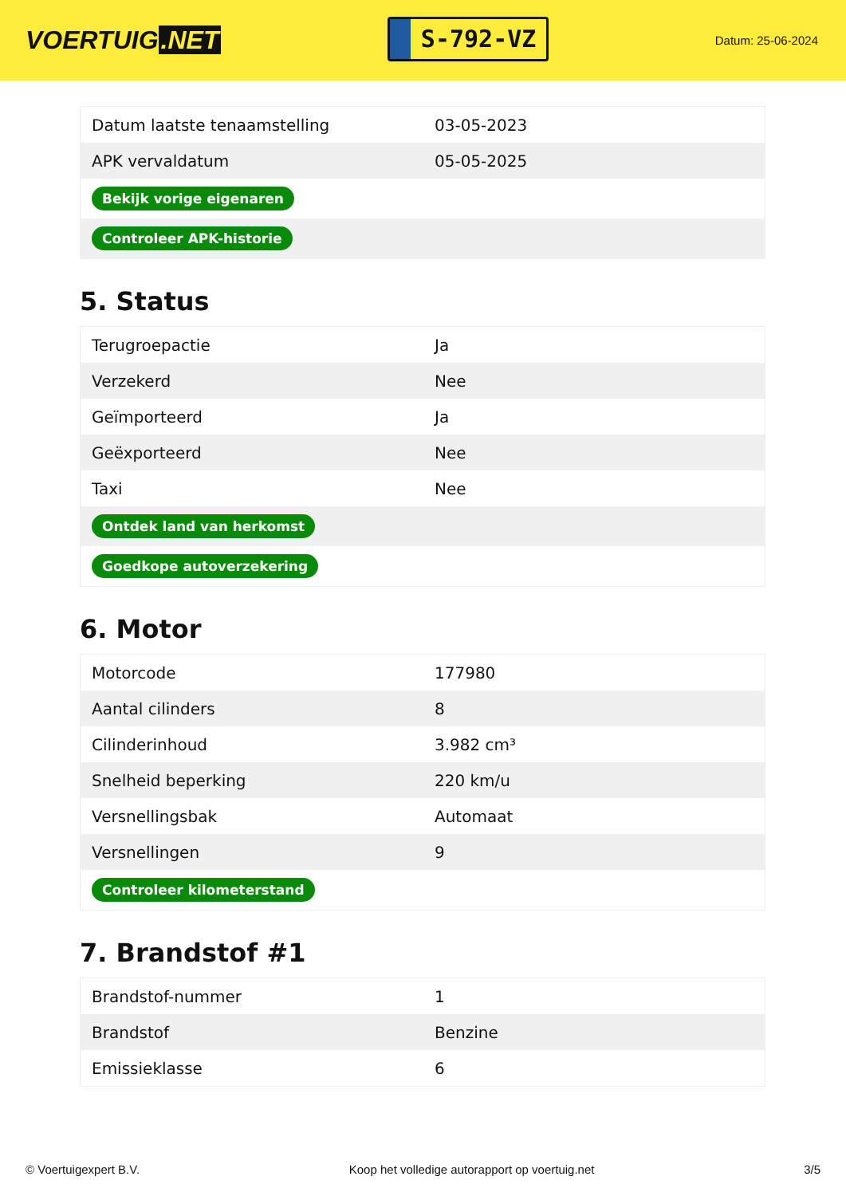VOERTUIG.NET
S-792-VZ
Datum: 25-06-2024
| Datum laatste tenaamstelling | 03-05-2023 |
| APK vervaldatum | 05-05-2025 |
| Bekijk vorige eigenaren | |
| Controleer APK-historie | |
5. Status
| Terugroepactie | Ja |
| Verzekerd | Nee |
| Geïmporteerd | Ja |
| Geëxporteerd | Nee |
| Taxi | Nee |
| Ontdek land van herkomst | |
| Goedkope autoverzekering | |
6. Motor
| Motorcode | 177980 |
| Aantal cilinders | 8 |
| Cilinderinhoud | 3.982 cm³ |
| Snelheid beperking | 220 km/u |
| Versnellingsbak | Automaat |
| Versnellingen | 9 |
| Controleer kilometerstand | |
7. Brandstof #1
| Brandstof-nummer | 1 |
| Brandstof | Benzine |
| Emissieklasse | 6 |
© Voertuigexpert B.V. Koop het volledige autorapport op voertuig.net 3/5